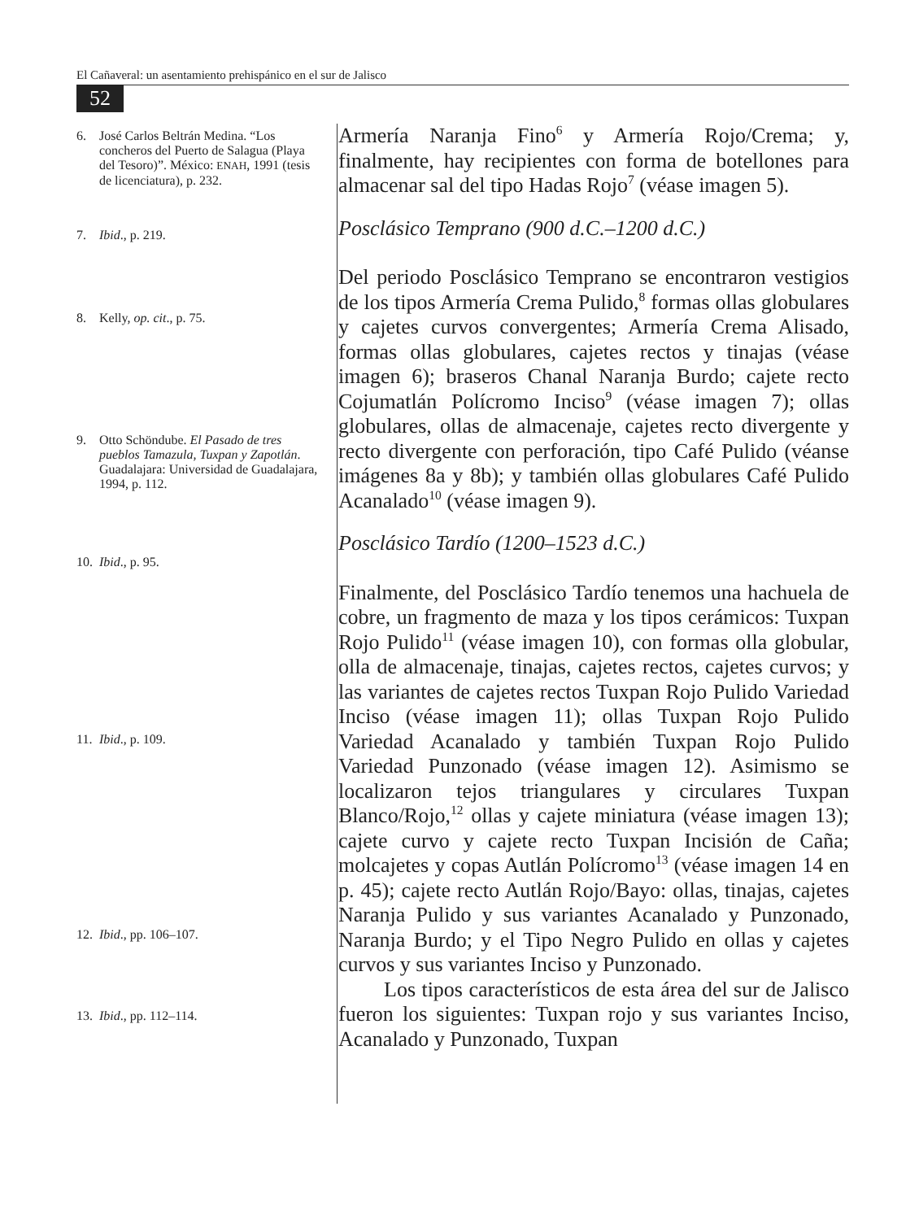El Cañaveral: un asentamiento prehispánico en el sur de Jalisco
52
6. José Carlos Beltrán Medina. “Los concheros del Puerto de Salagua (Playa del Tesoro)”. México: ENAH, 1991 (tesis de licenciatura), p. 232.
7. Ibid., p. 219.
8. Kelly, op. cit., p. 75.
9. Otto Schöndube. El Pasado de tres pueblos Tamazula, Tuxpan y Zapotlán. Guadalajara: Universidad de Guadalajara, 1994, p. 112.
10. Ibid., p. 95.
11. Ibid., p. 109.
12. Ibid., pp. 106–107.
13. Ibid., pp. 112–114.
Armería Naranja Fino<sup>6</sup> y Armería Rojo/Crema; y, finalmente, hay recipientes con forma de botellones para almacenar sal del tipo Hadas Rojo<sup>7</sup> (véase imagen 5).
Posclásico Temprano (900 d.C.–1200 d.C.)
Del periodo Posclásico Temprano se encontraron vestigios de los tipos Armería Crema Pulido,<sup>8</sup> formas ollas globulares y cajetes curvos convergentes; Armería Crema Alisado, formas ollas globulares, cajetes rectos y tinajas (véase imagen 6); braseros Chanal Naranja Burdo; cajete recto Cojumatlán Polícromo Inciso<sup>9</sup> (véase imagen 7); ollas globulares, ollas de almacenaje, cajetes recto divergente y recto divergente con perforación, tipo Café Pulido (véanse imágenes 8a y 8b); y también ollas globulares Café Pulido Acanalado<sup>10</sup> (véase imagen 9).
Posclásico Tardío (1200–1523 d.C.)
Finalmente, del Posclásico Tardío tenemos una hachuela de cobre, un fragmento de maza y los tipos cerámicos: Tuxpan Rojo Pulido<sup>11</sup> (véase imagen 10), con formas olla globular, olla de almacenaje, tinajas, cajetes rectos, cajetes curvos; y las variantes de cajetes rectos Tuxpan Rojo Pulido Variedad Inciso (véase imagen 11); ollas Tuxpan Rojo Pulido Variedad Acanalado y también Tuxpan Rojo Pulido Variedad Punzonado (véase imagen 12). Asimismo se localizaron tejos triangulares y circulares Tuxpan Blanco/Rojo,<sup>12</sup> ollas y cajete miniatura (véase imagen 13); cajete curvo y cajete recto Tuxpan Incisión de Caña; molcajetes y copas Autlán Polícromo<sup>13</sup> (véase imagen 14 en p. 45); cajete recto Autlán Rojo/Bayo: ollas, tinajas, cajetes Naranja Pulido y sus variantes Acanalado y Punzonado, Naranja Burdo; y el Tipo Negro Pulido en ollas y cajetes curvos y sus variantes Inciso y Punzonado.
Los tipos característicos de esta área del sur de Jalisco fueron los siguientes: Tuxpan rojo y sus variantes Inciso, Acanalado y Punzonado, Tuxpan